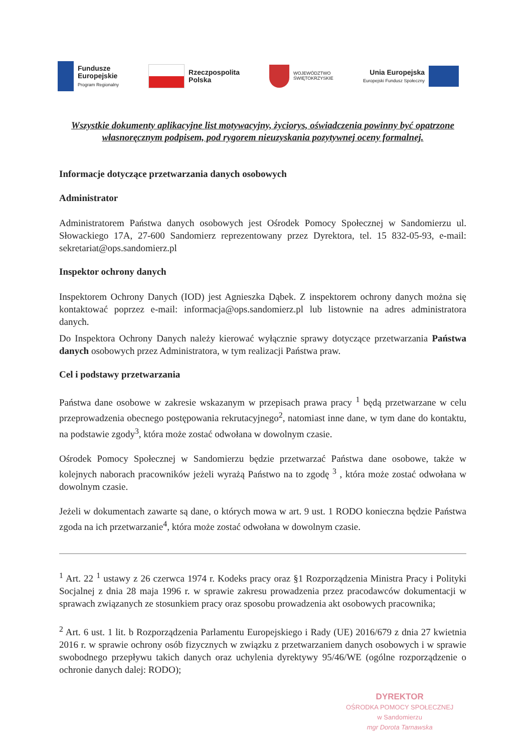Fundusze
Europejskie
Program Regionalny
Rzeczpospolita
Polska
WOJEWÓDZTWO
ŚWIĘTOKRZYSKIE
Unia Europejska
Europejski Fundusz Społeczny
Wszystkie dokumenty aplikacyjne list motywacyjny, życiorys, oświadczenia powinny być opatrzone własnoręcznym podpisem, pod rygorem nieuzyskania pozytywnej oceny formalnej.
Informacje dotyczące przetwarzania danych osobowych
Administrator
Administratorem Państwa danych osobowych jest Ośrodek Pomocy Społecznej w Sandomierzu ul. Słowackiego 17A, 27-600 Sandomierz reprezentowany przez Dyrektora, tel. 15 832-05-93, e-mail: sekretariat@ops.sandomierz.pl
Inspektor ochrony danych
Inspektorem Ochrony Danych (IOD) jest Agnieszka Dąbek. Z inspektorem ochrony danych można się kontaktować poprzez e-mail: informacja@ops.sandomierz.pl lub listownie na adres administratora danych.
Do Inspektora Ochrony Danych należy kierować wyłącznie sprawy dotyczące przetwarzania Państwa danych osobowych przez Administratora, w tym realizacji Państwa praw.
Cel i podstawy przetwarzania
Państwa dane osobowe w zakresie wskazanym w przepisach prawa pracy <sup>1</sup> będą przetwarzane w celu przeprowadzenia obecnego postępowania rekrutacyjnego<sup>2</sup>, natomiast inne dane, w tym dane do kontaktu, na podstawie zgody<sup>3</sup>, która może zostać odwołana w dowolnym czasie.
Ośrodek Pomocy Społecznej w Sandomierzu będzie przetwarzać Państwa dane osobowe, także w kolejnych naborach pracowników jeżeli wyrażą Państwo na to zgodę <sup>3</sup> , która może zostać odwołana w dowolnym czasie.
Jeżeli w dokumentach zawarte są dane, o których mowa w art. 9 ust. 1 RODO konieczna będzie Państwa zgoda na ich przetwarzanie<sup>4</sup>, która może zostać odwołana w dowolnym czasie.
<sup>1</sup> Art. 22 <sup>1</sup> ustawy z 26 czerwca 1974 r. Kodeks pracy oraz §1 Rozporządzenia Ministra Pracy i Polityki Socjalnej z dnia 28 maja 1996 r. w sprawie zakresu prowadzenia przez pracodawców dokumentacji w sprawach związanych ze stosunkiem pracy oraz sposobu prowadzenia akt osobowych pracownika;
<sup>2</sup> Art. 6 ust. 1 lit. b Rozporządzenia Parlamentu Europejskiego i Rady (UE) 2016/679 z dnia 27 kwietnia 2016 r. w sprawie ochrony osób fizycznych w związku z przetwarzaniem danych osobowych i w sprawie swobodnego przepływu takich danych oraz uchylenia dyrektywy 95/46/WE (ogólne rozporządzenie o ochronie danych dalej: RODO);
DYREKTOR
OŚRODKA POMOCY SPOŁECZNEJ
w Sandomierzu
mgr Dorota Tarnawska